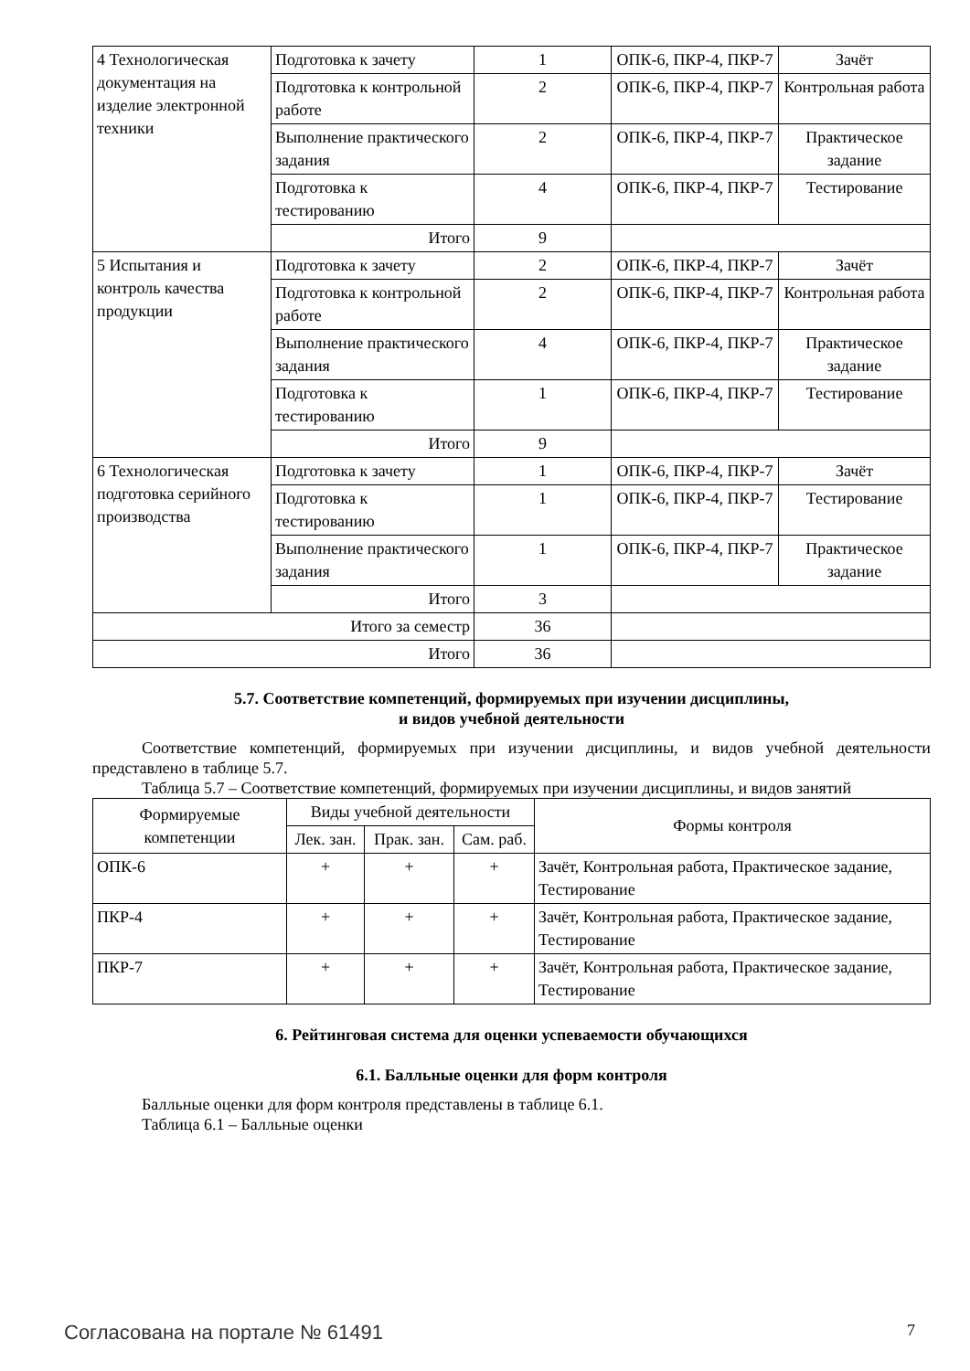| 4 Технологическая документация на изделие электронной техники | Подготовка к зачету | 1 | ОПК-6, ПКР-4, ПКР-7 | Зачёт |
| | Подготовка к контрольной работе | 2 | ОПК-6, ПКР-4, ПКР-7 | Контрольная работа |
| | Выполнение практического задания | 2 | ОПК-6, ПКР-4, ПКР-7 | Практическое задание |
| | Подготовка к тестированию | 4 | ОПК-6, ПКР-4, ПКР-7 | Тестирование |
| | Итого | 9 | | |
| 5 Испытания и контроль качества продукции | Подготовка к зачету | 2 | ОПК-6, ПКР-4, ПКР-7 | Зачёт |
| | Подготовка к контрольной работе | 2 | ОПК-6, ПКР-4, ПКР-7 | Контрольная работа |
| | Выполнение практического задания | 4 | ОПК-6, ПКР-4, ПКР-7 | Практическое задание |
| | Подготовка к тестированию | 1 | ОПК-6, ПКР-4, ПКР-7 | Тестирование |
| | Итого | 9 | | |
| 6 Технологическая подготовка серийного производства | Подготовка к зачету | 1 | ОПК-6, ПКР-4, ПКР-7 | Зачёт |
| | Подготовка к тестированию | 1 | ОПК-6, ПКР-4, ПКР-7 | Тестирование |
| | Выполнение практического задания | 1 | ОПК-6, ПКР-4, ПКР-7 | Практическое задание |
| | Итого | 3 | | |
| Итого за семестр | | 36 | | |
| Итого | | 36 | | |
5.7. Соответствие компетенций, формируемых при изучении дисциплины,
и видов учебной деятельности
Соответствие компетенций, формируемых при изучении дисциплины, и видов учебной деятельности представлено в таблице 5.7.
Таблица 5.7 – Соответствие компетенций, формируемых при изучении дисциплины, и видов занятий
| Формируемые компетенции | Виды учебной деятельности | | | Формы контроля |
| --- | --- | --- | --- | --- |
| | Лек. зан. | Прак. зан. | Сам. раб. | |
| ОПК-6 | + | + | + | Зачёт, Контрольная работа, Практическое задание, Тестирование |
| ПКР-4 | + | + | + | Зачёт, Контрольная работа, Практическое задание, Тестирование |
| ПКР-7 | + | + | + | Зачёт, Контрольная работа, Практическое задание, Тестирование |
6. Рейтинговая система для оценки успеваемости обучающихся
6.1. Балльные оценки для форм контроля
Балльные оценки для форм контроля представлены в таблице 6.1.
Таблица 6.1 – Балльные оценки
Согласована на портале № 61491 7